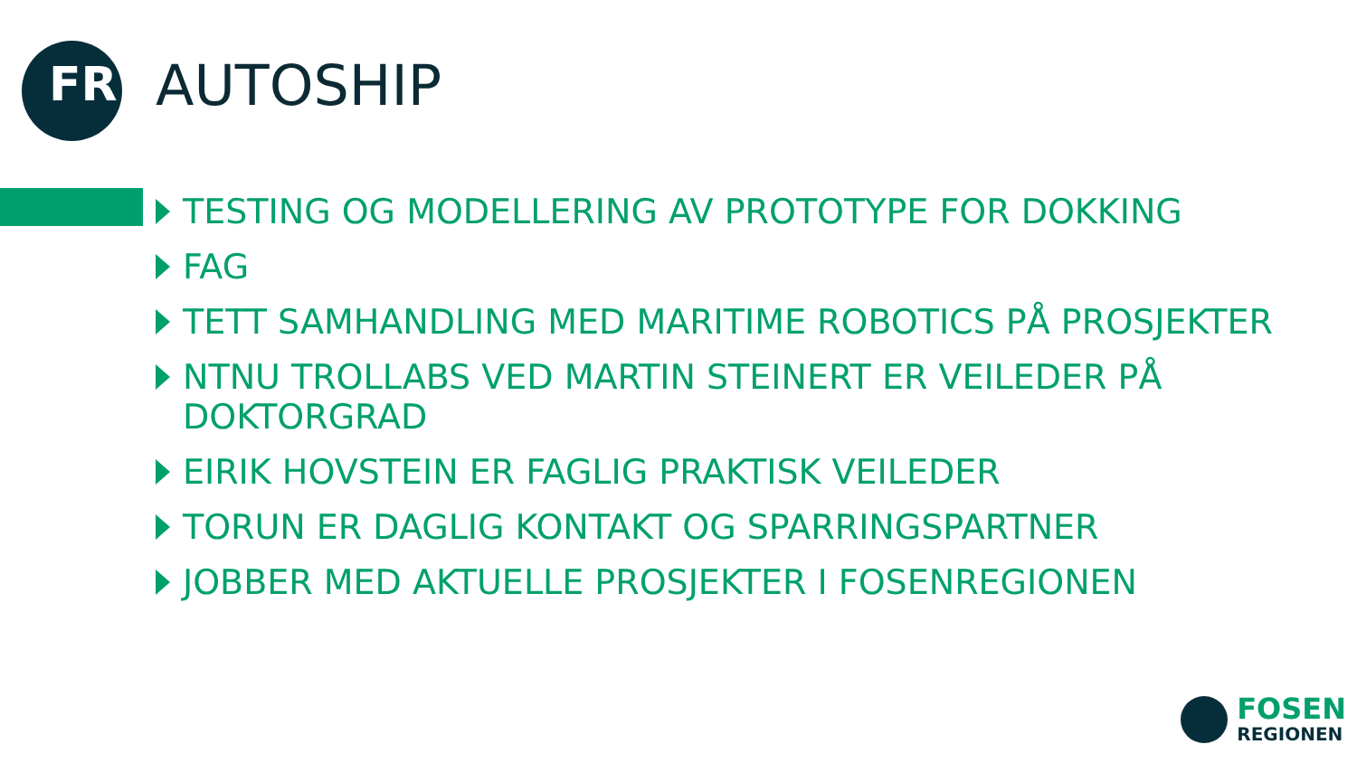FR
AUTOSHIP
TESTING OG MODELLERING AV PROTOTYPE FOR DOKKING
FAG
TETT SAMHANDLING MED MARITIME ROBOTICS PÅ PROSJEKTER
NTNU TROLLABS VED MARTIN STEINERT ER VEILEDER PÅ DOKTORGRAD
EIRIK HOVSTEIN ER FAGLIG PRAKTISK VEILEDER
TORUN ER DAGLIG KONTAKT OG SPARRINGSPARTNER
JOBBER MED AKTUELLE PROSJEKTER I FOSENREGIONEN
FOSEN
REGIONEN